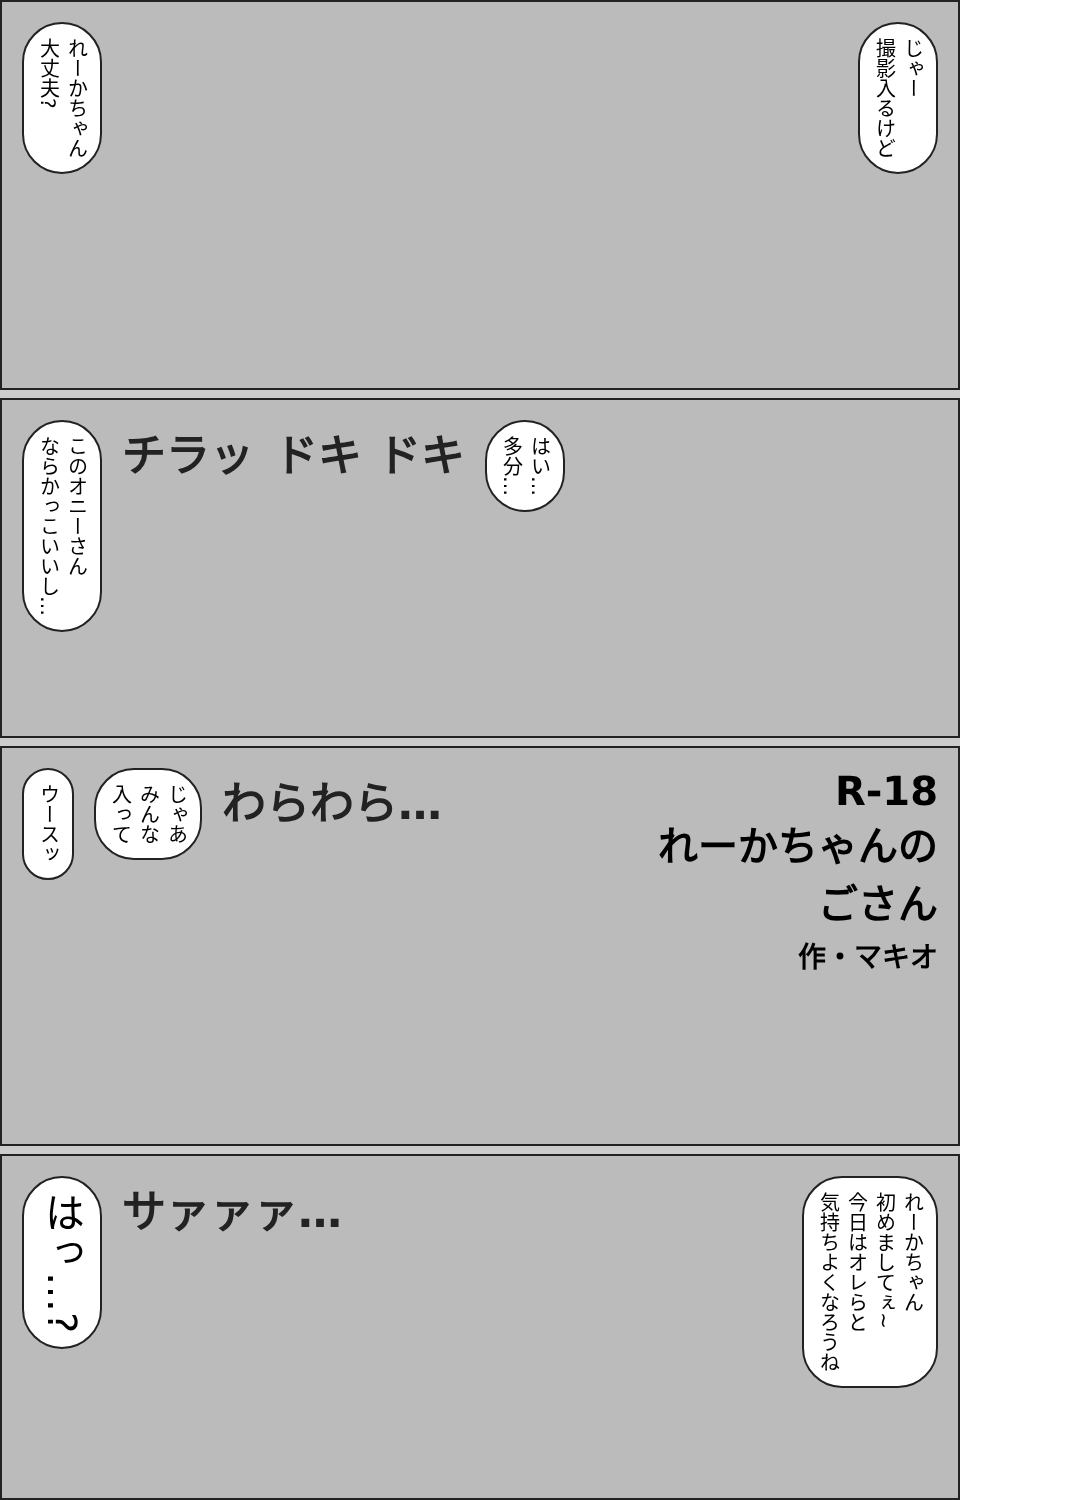れーかちゃん
大丈夫?
じゃー
撮影入るけど
このオニーさん
ならかっこいいし…
チラッ
ドキ ドキ
はい…
多分…
ウースッ
じゃあ
みんな
入って
わらわら…
R-18
れーかちゃんの
ごさん
作・マキオ
はっ…?
サァァァ…
れーかちゃん
初めましてぇ~
今日はオレらと
気持ちよくなろうね